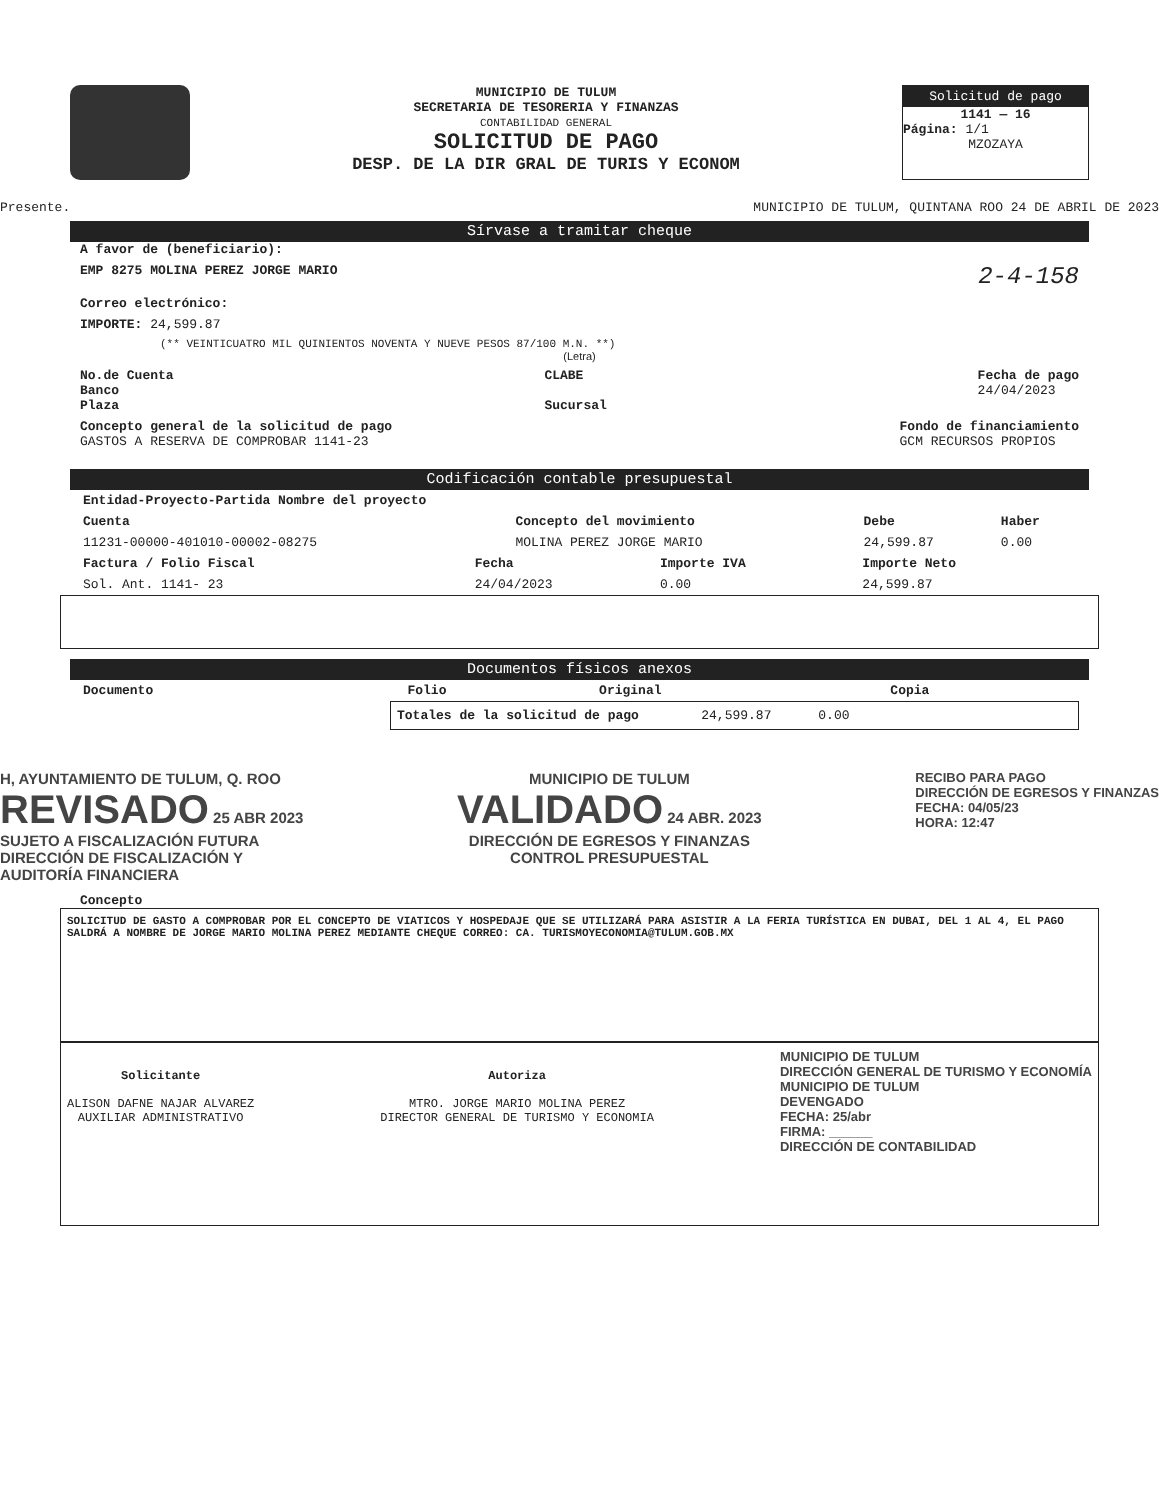MUNICIPIO DE TULUM
SECRETARIA DE TESORERIA Y FINANZAS
CONTABILIDAD GENERAL
SOLICITUD DE PAGO
DESP. DE LA DIR GRAL DE TURIS Y ECONOM
Solicitud de pago
1141 — 16
Página: 1/1
MZOZAYA
Presente. MUNICIPIO DE TULUM, QUINTANA ROO 24 DE ABRIL DE 2023
Sírvase a tramitar cheque
A favor de (beneficiario):
EMP 8275 MOLINA PEREZ JORGE MARIO 2-4-158
Correo electrónico:
IMPORTE: 24,599.87
(** VEINTICUATRO MIL QUINIENTOS NOVENTA Y NUEVE PESOS 87/100 M.N. **)
(Letra)
No.de Cuenta
Banco
Plaza CLABE
Sucursal Fecha de pago
24/04/2023
Concepto general de la solicitud de pago
GASTOS A RESERVA DE COMPROBAR 1141-23 Fondo de financiamiento
GCM RECURSOS PROPIOS
Codificación contable presupuestal
| Entidad-Proyecto-Partida Nombre del proyecto | | | |
| --- | --- | --- | --- |
| Cuenta | Concepto del movimiento | Debe | Haber |
| 11231-00000-401010-00002-08275 | MOLINA PEREZ JORGE MARIO | 24,599.87 | 0.00 |
| Factura / Folio Fiscal | Fecha | Importe IVA | Importe Neto |
| --- | --- | --- | --- |
| Sol. Ant. 1141- 23 | 24/04/2023 | 0.00 | 24,599.87 |
Documentos físicos anexos
| Documento | Folio | Original | Copia |
| --- | --- | --- | --- |
Totales de la solicitud de pago 24,599.87 0.00
H, AYUNTAMIENTO DE TULUM, Q. ROO
REVISADO 25 ABR 2023
SUJETO A FISCALIZACIÓN FUTURA
DIRECCIÓN DE FISCALIZACIÓN Y
AUDITORÍA FINANCIERA
MUNICIPIO DE TULUM
VALIDADO 24 ABR. 2023
DIRECCIÓN DE EGRESOS Y FINANZAS
CONTROL PRESUPUESTAL
RECIBO PARA PAGO
DIRECCIÓN DE EGRESOS Y FINANZAS
FECHA: 04/05/23
HORA: 12:47
Concepto
SOLICITUD DE GASTO A COMPROBAR POR EL CONCEPTO DE VIATICOS Y HOSPEDAJE QUE SE UTILIZARÁ PARA ASISTIR A LA FERIA TURÍSTICA EN DUBAI, DEL 1 AL 4, EL PAGO SALDRÁ A NOMBRE DE JORGE MARIO MOLINA PEREZ MEDIANTE CHEQUE CORREO: CA. TURISMOYECONOMIA@TULUM.GOB.MX
Solicitante
ALISON DAFNE NAJAR ALVAREZ
AUXILIAR ADMINISTRATIVO
Autoriza
MTRO. JORGE MARIO MOLINA PEREZ
DIRECTOR GENERAL DE TURISMO Y ECONOMIA
MUNICIPIO DE TULUM
DIRECCIÓN GENERAL DE TURISMO Y ECONOMÍA
MUNICIPIO DE TULUM
DEVENGADO
FECHA: 25/abr
FIRMA: ______
DIRECCIÓN DE CONTABILIDAD